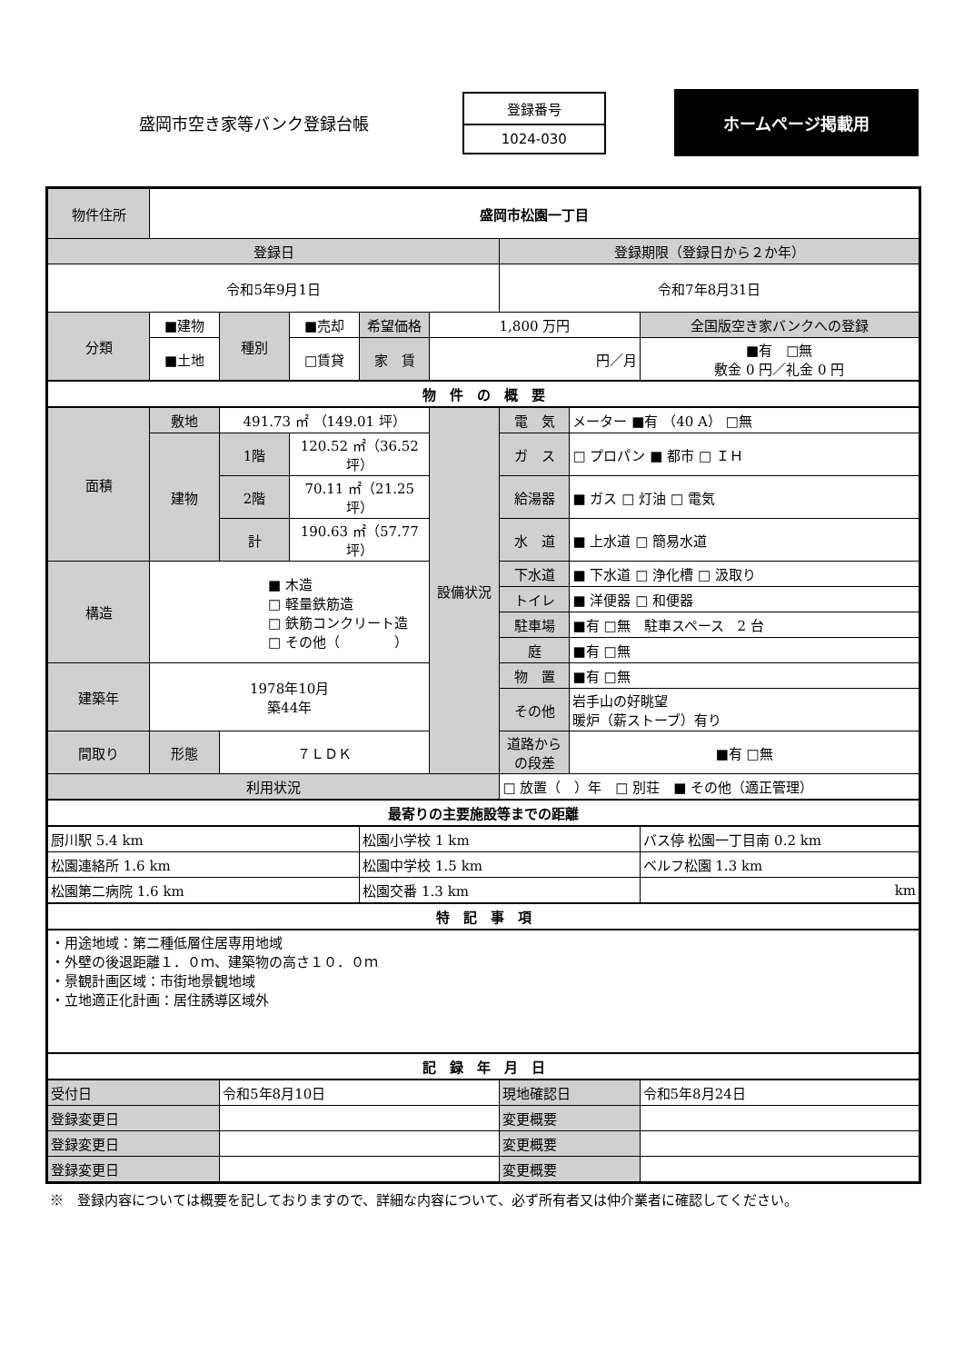盛岡市空き家等バンク登録台帳
登録番号
1024-030
ホームページ掲載用
| 物件住所 | 盛岡市松園一丁目 | | | | | | | |
| 登録日 | | | | | | 登録期限（登録日から２か年） | | |
| 令和5年9月1日 | | | | | | 令和7年8月31日 | | |
| 分類 | ■建物 | 種別 | ■売却 | 希望価格 | 1,800 万円 | | | 全国版空き家バンクへの登録 |
| | ■土地 | | □賃貸 | 家 賃 | 円／月 | | | ■有 □無 敷金 0 円／礼金 0 円 |
| 物 件 の 概 要 | | | | | | | | |
| 面積 | 敷地 | 491.73 ㎡ （149.01 坪） | | | 設備状況 | 電 気 | メーター ■有 （40 A） □無 | |
| | 建物 | 1階 | 120.52 ㎡（36.52 坪） | | | ガ ス | □ プロパン ■ 都市 □ ＩＨ | |
| | | 2階 | 70.11 ㎡（21.25 坪） | | | 給湯器 | ■ ガス □ 灯油 □ 電気 | |
| | | 計 | 190.63 ㎡（57.77 坪） | | | 水 道 | ■ 上水道 □ 簡易水道 | |
| 構造 | ■ 木造 □ 軽量鉄筋造 □ 鉄筋コンクリート造 □ その他（ ） | | | | | 下水道 | ■ 下水道 □ 浄化槽 □ 汲取り | |
| | | | | | | トイレ | ■ 洋便器 □ 和便器 | |
| | | | | | | 駐車場 | ■有 □無 駐車スペース 2 台 | |
| | | | | | | 庭 | ■有 □無 | |
| 建築年 | 1978年10月 築44年 | | | | | 物 置 | ■有 □無 | |
| | | | | | | その他 | 岩手山の好眺望 暖炉（薪ストーブ）有り | |
| 間取り | 形態 | ７ＬＤＫ | | | | 道路からの段差 | ■有 □無 | |
| 利用状況 | | | | | | □ 放置（ ）年 □ 別荘 ■ その他（適正管理） | | |
| 最寄りの主要施設等までの距離 | | | | | | | | |
| 厨川駅 5.4 km | | | | 松園小学校 1 km | | | | バス停 松園一丁目南 0.2 km |
| 松園連絡所 1.6 km | | | | 松園中学校 1.5 km | | | | ベルフ松園 1.3 km |
| 松園第二病院 1.6 km | | | | 松園交番 1.3 km | | | | km |
| 特 記 事 項 | | | | | | | | |
| ・用途地域：第二種低層住居専用地域 ・外壁の後退距離１．０ｍ、建築物の高さ１０．０ｍ ・景観計画区域：市街地景観地域 ・立地適正化計画：居住誘導区域外 | | | | | | | | |
| 記 録 年 月 日 | | | | | | | | |
| 受付日 | | 令和5年8月10日 | | | | 現地確認日 | | 令和5年8月24日 |
| 登録変更日 | | | | | | 変更概要 | | |
| 登録変更日 | | | | | | 変更概要 | | |
| 登録変更日 | | | | | | 変更概要 | | |
※　登録内容については概要を記しておりますので、詳細な内容について、必ず所有者又は仲介業者に確認してください。